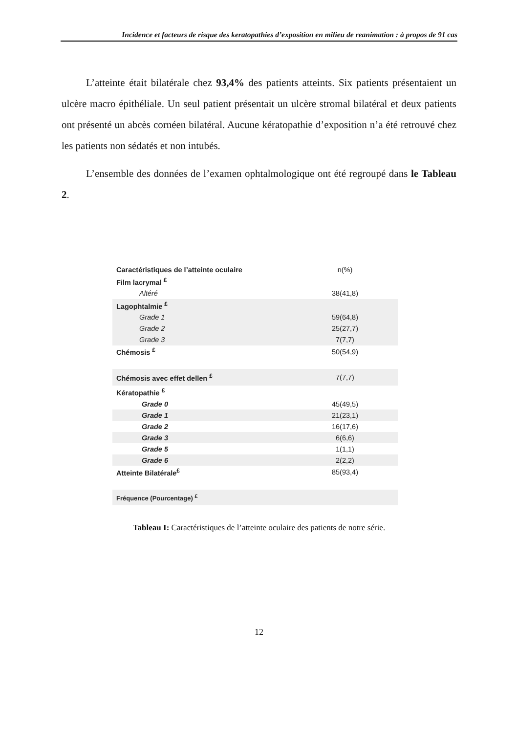Incidence et facteurs de risque des keratopathies d’exposition en milieu de reanimation : à propos de 91 cas
L’atteinte était bilatérale chez 93,4% des patients atteints. Six patients présentaient un ulcère macro épithéliale. Un seul patient présentait un ulcère stromal bilatéral et deux patients ont présenté un abcès cornéen bilatéral. Aucune kératopathie d’exposition n’a été retrouvé chez les patients non sédatés et non intubés.
L’ensemble des données de l’examen ophtalmologique ont été regroupé dans le Tableau 2.
| Caractéristiques de l’atteinte oculaire | n(%) |
| Film lacrymal <sup>£</sup> | |
| Altéré | 38(41,8) |
| Lagophtalmie <sup>£</sup> | |
| Grade 1 | 59(64,8) |
| Grade 2 | 25(27,7) |
| Grade 3 | 7(7,7) |
| Chémosis <sup>£</sup> | 50(54,9) |
| Chémosis avec effet dellen <sup>£</sup> | 7(7,7) |
| Kératopathie <sup>£</sup> | |
| Grade 0 | 45(49,5) |
| Grade 1 | 21(23,1) |
| Grade 2 | 16(17,6) |
| Grade 3 | 6(6,6) |
| Grade 5 | 1(1,1) |
| Grade 6 | 2(2,2) |
| Atteinte Bilatérale<sup>£</sup> | 85(93,4) |
| Fréquence (Pourcentage) <sup>£</sup> | |
Tableau I: Caractéristiques de l’atteinte oculaire des patients de notre série.
12